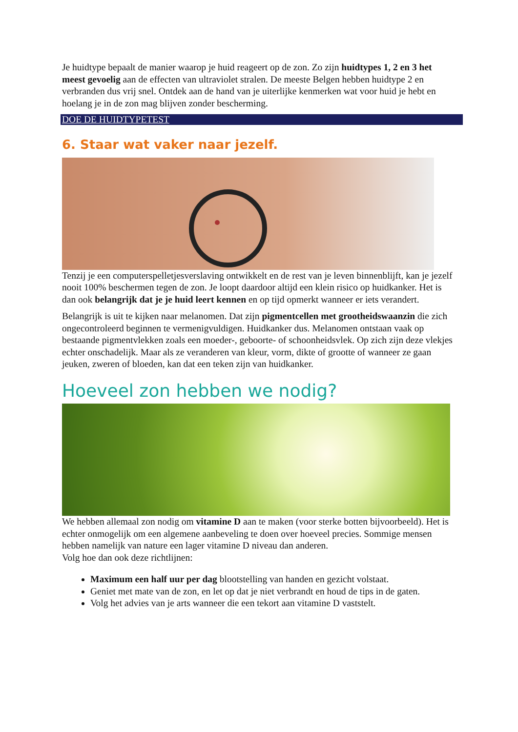Je huidtype bepaalt de manier waarop je huid reageert op de zon. Zo zijn huidtypes 1, 2 en 3 het meest gevoelig aan de effecten van ultraviolet stralen. De meeste Belgen hebben huidtype 2 en verbranden dus vrij snel. Ontdek aan de hand van je uiterlijke kenmerken wat voor huid je hebt en hoelang je in de zon mag blijven zonder bescherming.
DOE DE HUIDTYPETEST
6. Staar wat vaker naar jezelf.
Tenzij je een computerspelletjesverslaving ontwikkelt en de rest van je leven binnenblijft, kan je jezelf nooit 100% beschermen tegen de zon. Je loopt daardoor altijd een klein risico op huidkanker. Het is dan ook belangrijk dat je je huid leert kennen en op tijd opmerkt wanneer er iets verandert.
Belangrijk is uit te kijken naar melanomen. Dat zijn pigmentcellen met grootheidswaanzin die zich ongecontroleerd beginnen te vermenigvuldigen. Huidkanker dus. Melanomen ontstaan vaak op bestaande pigmentvlekken zoals een moeder-, geboorte- of schoonheidsvlek. Op zich zijn deze vlekjes echter onschadelijk. Maar als ze veranderen van kleur, vorm, dikte of grootte of wanneer ze gaan jeuken, zweren of bloeden, kan dat een teken zijn van huidkanker.
Hoeveel zon hebben we nodig?
We hebben allemaal zon nodig om vitamine D aan te maken (voor sterke botten bijvoorbeeld). Het is echter onmogelijk om een algemene aanbeveling te doen over hoeveel precies. Sommige mensen hebben namelijk van nature een lager vitamine D niveau dan anderen.
Volg hoe dan ook deze richtlijnen:
Maximum een half uur per dag blootstelling van handen en gezicht volstaat.
Geniet met mate van de zon, en let op dat je niet verbrandt en houd de tips in de gaten.
Volg het advies van je arts wanneer die een tekort aan vitamine D vaststelt.